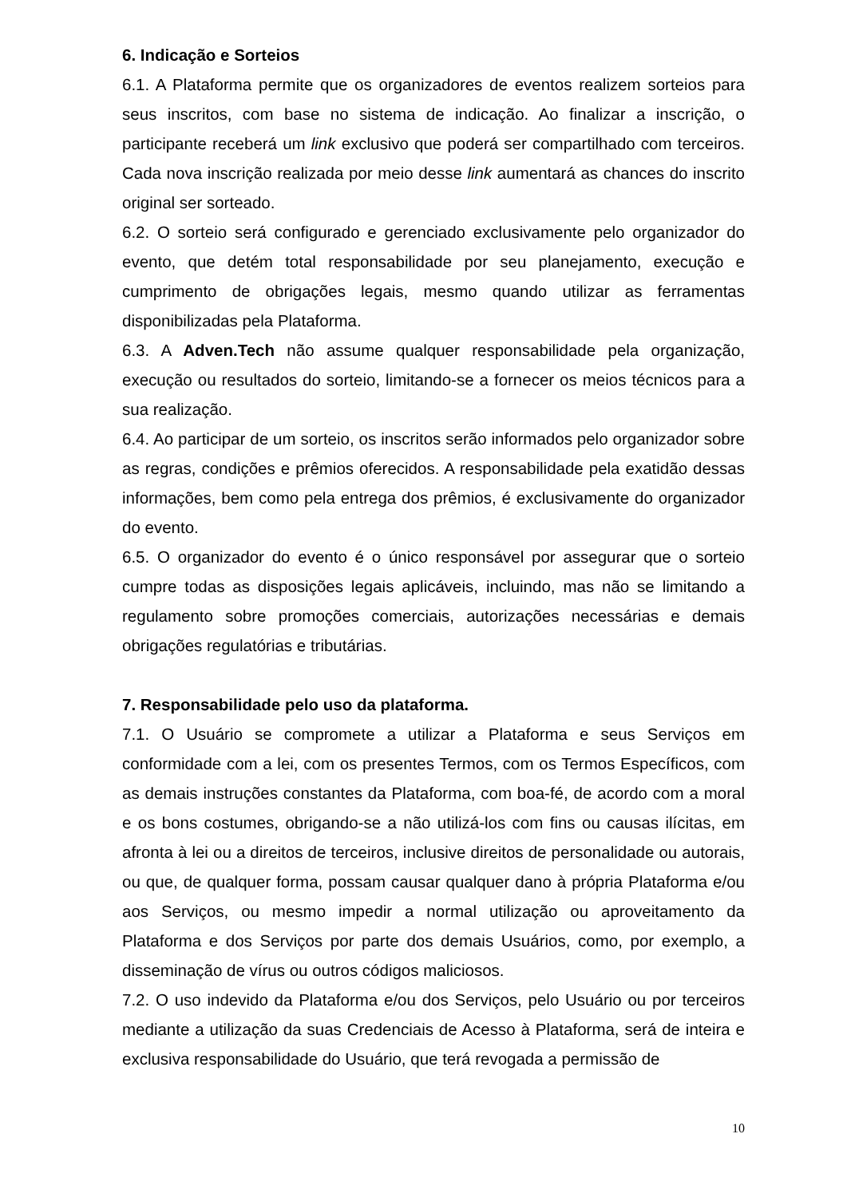6. Indicação e Sorteios
6.1. A Plataforma permite que os organizadores de eventos realizem sorteios para seus inscritos, com base no sistema de indicação. Ao finalizar a inscrição, o participante receberá um link exclusivo que poderá ser compartilhado com terceiros. Cada nova inscrição realizada por meio desse link aumentará as chances do inscrito original ser sorteado.
6.2. O sorteio será configurado e gerenciado exclusivamente pelo organizador do evento, que detém total responsabilidade por seu planejamento, execução e cumprimento de obrigações legais, mesmo quando utilizar as ferramentas disponibilizadas pela Plataforma.
6.3. A Adven.Tech não assume qualquer responsabilidade pela organização, execução ou resultados do sorteio, limitando-se a fornecer os meios técnicos para a sua realização.
6.4. Ao participar de um sorteio, os inscritos serão informados pelo organizador sobre as regras, condições e prêmios oferecidos. A responsabilidade pela exatidão dessas informações, bem como pela entrega dos prêmios, é exclusivamente do organizador do evento.
6.5. O organizador do evento é o único responsável por assegurar que o sorteio cumpre todas as disposições legais aplicáveis, incluindo, mas não se limitando a regulamento sobre promoções comerciais, autorizações necessárias e demais obrigações regulatórias e tributárias.
7. Responsabilidade pelo uso da plataforma.
7.1. O Usuário se compromete a utilizar a Plataforma e seus Serviços em conformidade com a lei, com os presentes Termos, com os Termos Específicos, com as demais instruções constantes da Plataforma, com boa-fé, de acordo com a moral e os bons costumes, obrigando-se a não utilizá-los com fins ou causas ilícitas, em afronta à lei ou a direitos de terceiros, inclusive direitos de personalidade ou autorais, ou que, de qualquer forma, possam causar qualquer dano à própria Plataforma e/ou aos Serviços, ou mesmo impedir a normal utilização ou aproveitamento da Plataforma e dos Serviços por parte dos demais Usuários, como, por exemplo, a disseminação de vírus ou outros códigos maliciosos.
7.2. O uso indevido da Plataforma e/ou dos Serviços, pelo Usuário ou por terceiros mediante a utilização da suas Credenciais de Acesso à Plataforma, será de inteira e exclusiva responsabilidade do Usuário, que terá revogada a permissão de
10